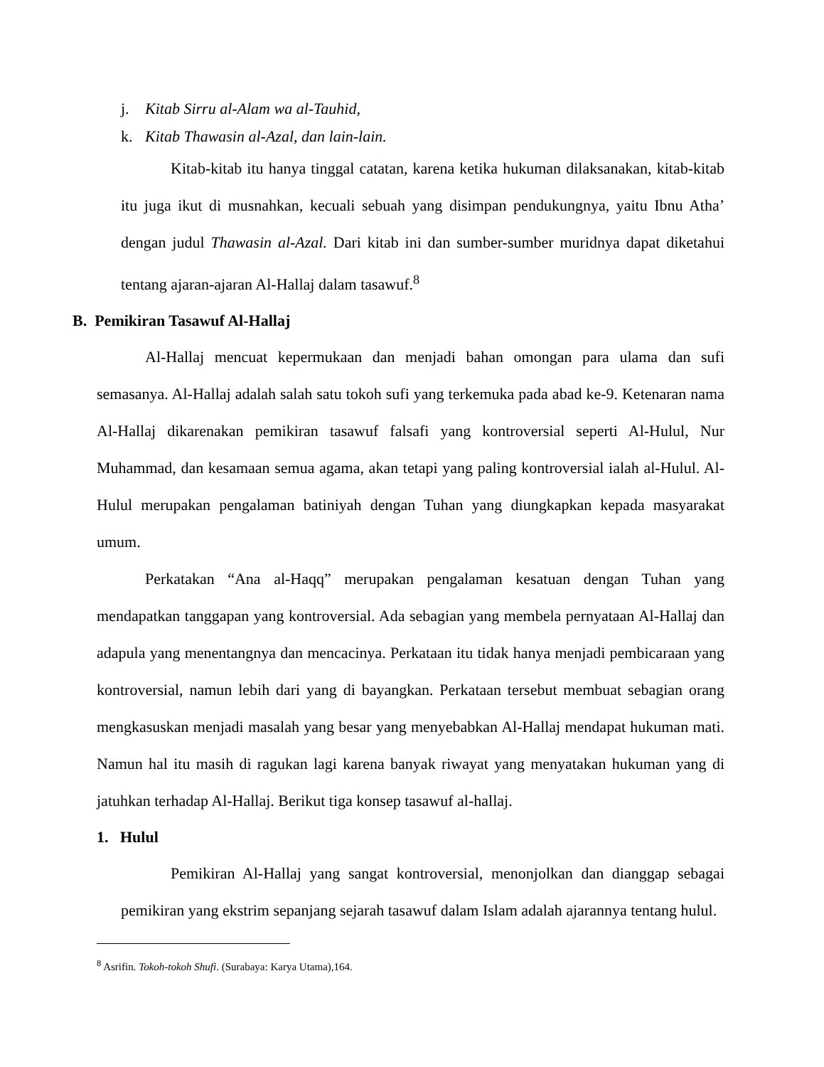j. Kitab Sirru al-Alam wa al-Tauhid,
k. Kitab Thawasin al-Azal, dan lain-lain.
Kitab-kitab itu hanya tinggal catatan, karena ketika hukuman dilaksanakan, kitab-kitab itu juga ikut di musnahkan, kecuali sebuah yang disimpan pendukungnya, yaitu Ibnu Atha’ dengan judul Thawasin al-Azal. Dari kitab ini dan sumber-sumber muridnya dapat diketahui tentang ajaran-ajaran Al-Hallaj dalam tasawuf.<sup>8</sup>
B. Pemikiran Tasawuf Al-Hallaj
Al-Hallaj mencuat kepermukaan dan menjadi bahan omongan para ulama dan sufi semasanya. Al-Hallaj adalah salah satu tokoh sufi yang terkemuka pada abad ke-9. Ketenaran nama Al-Hallaj dikarenakan pemikiran tasawuf falsafi yang kontroversial seperti Al-Hulul, Nur Muhammad, dan kesamaan semua agama, akan tetapi yang paling kontroversial ialah al-Hulul. Al-Hulul merupakan pengalaman batiniyah dengan Tuhan yang diungkapkan kepada masyarakat umum.
Perkatakan “Ana al-Haqq” merupakan pengalaman kesatuan dengan Tuhan yang mendapatkan tanggapan yang kontroversial. Ada sebagian yang membela pernyataan Al-Hallaj dan adapula yang menentangnya dan mencacinya. Perkataan itu tidak hanya menjadi pembicaraan yang kontroversial, namun lebih dari yang di bayangkan. Perkataan tersebut membuat sebagian orang mengkasuskan menjadi masalah yang besar yang menyebabkan Al-Hallaj mendapat hukuman mati. Namun hal itu masih di ragukan lagi karena banyak riwayat yang menyatakan hukuman yang di jatuhkan terhadap Al-Hallaj. Berikut tiga konsep tasawuf al-hallaj.
1. Hulul
Pemikiran Al-Hallaj yang sangat kontroversial, menonjolkan dan dianggap sebagai pemikiran yang ekstrim sepanjang sejarah tasawuf dalam Islam adalah ajarannya tentang hulul.
<sup>8</sup> Asrifin. Tokoh-tokoh Shufi. (Surabaya: Karya Utama),164.